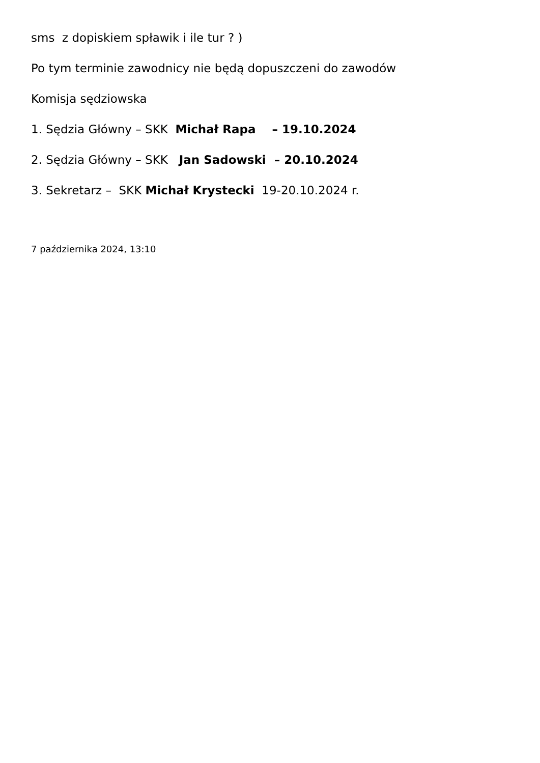sms z dopiskiem spławik i ile tur ? )
Po tym terminie zawodnicy nie będą dopuszczeni do zawodów
Komisja sędziowska
1. Sędzia Główny – SKK Michał Rapa – 19.10.2024
2. Sędzia Główny – SKK Jan Sadowski – 20.10.2024
3. Sekretarz – SKK Michał Krystecki 19-20.10.2024 r.
7 października 2024, 13:10